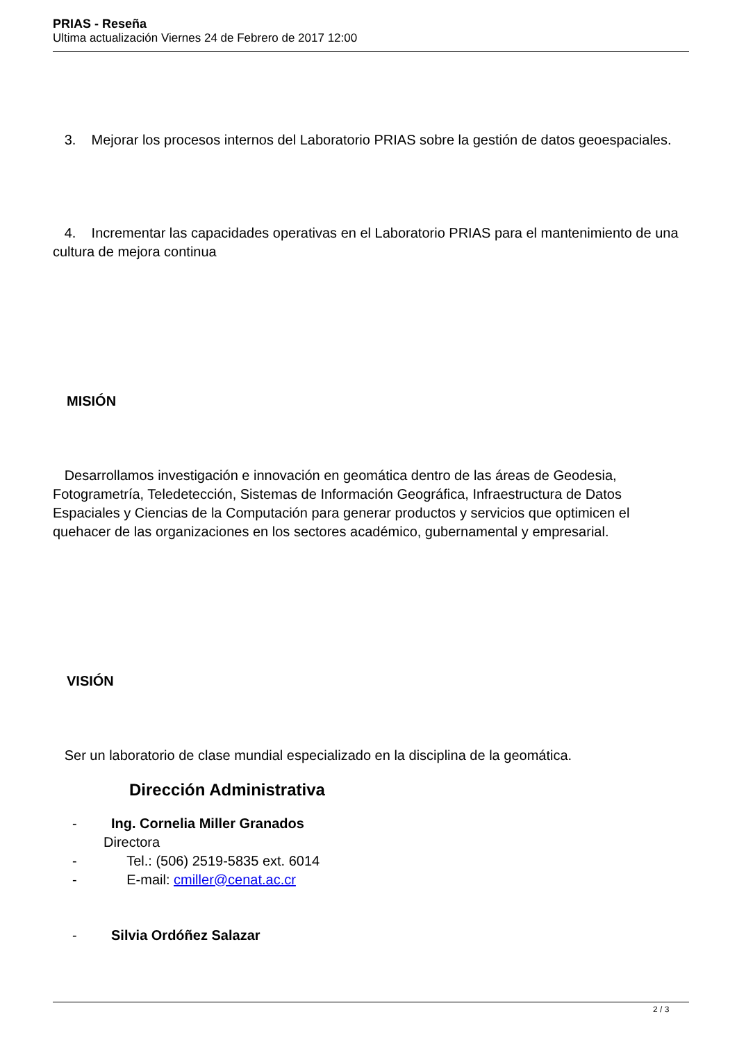PRIAS - Reseña
Ultima actualización Viernes 24 de Febrero de 2017 12:00
3. Mejorar los procesos internos del Laboratorio PRIAS sobre la gestión de datos geoespaciales.
4. Incrementar las capacidades operativas en el Laboratorio PRIAS para el mantenimiento de una cultura de mejora continua
MISIÓN
Desarrollamos investigación e innovación en geomática dentro de las áreas de Geodesia, Fotogrametría, Teledetección, Sistemas de Información Geográfica, Infraestructura de Datos Espaciales y Ciencias de la Computación para generar productos y servicios que optimicen el quehacer de las organizaciones en los sectores académico, gubernamental y empresarial.
VISIÓN
Ser un laboratorio de clase mundial especializado en la disciplina de la geomática.
Dirección Administrativa
- Ing. Cornelia Miller Granados
Directora
- Tel.: (506) 2519-5835 ext. 6014
- E-mail: cmiller@cenat.ac.cr
- Silvia Ordóñez Salazar
2 / 3